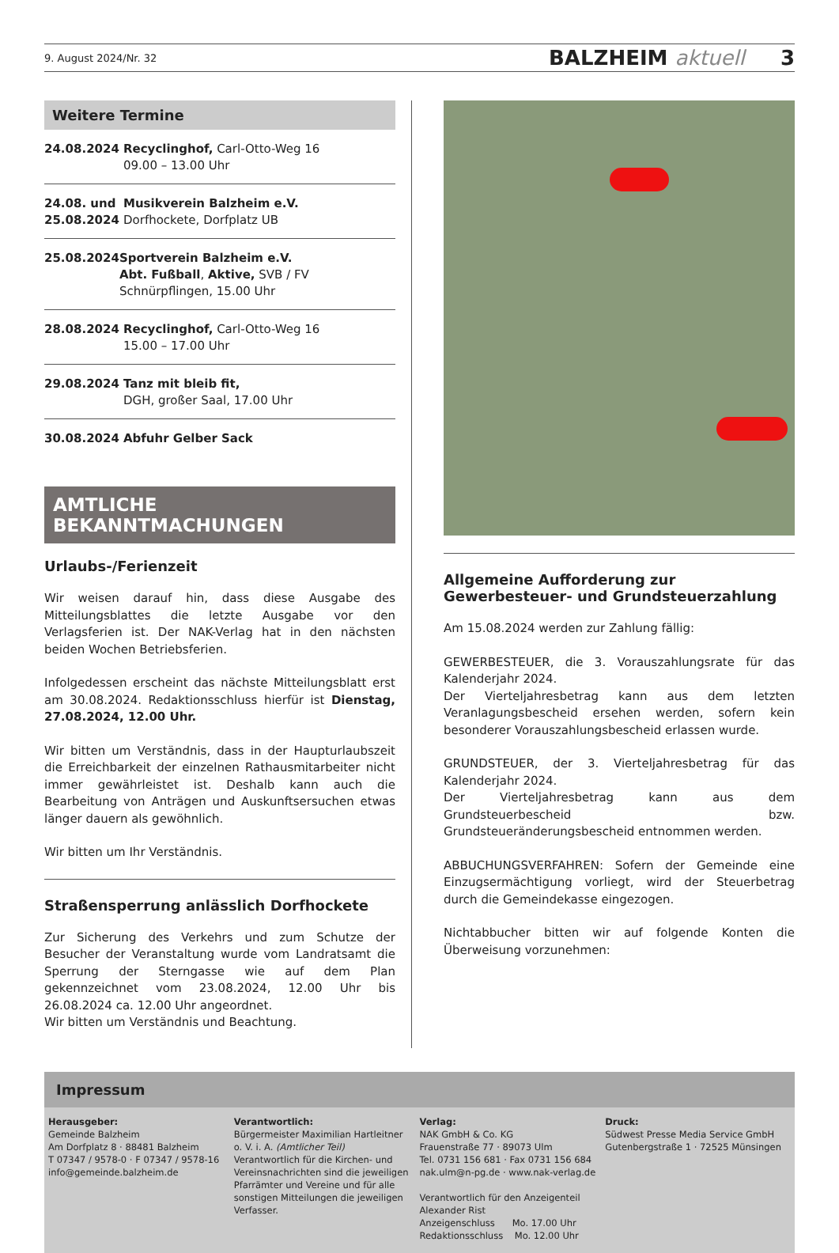9. August 2024/Nr. 32 BALZHEIM aktuell 3
Weitere Termine
24.08.2024 Recyclinghof, Carl-Otto-Weg 16
09.00 – 13.00 Uhr
24.08. und 25.08.2024
Musikverein Balzheim e.V.
Dorfhockete, Dorfplatz UB
25.08.2024 Sportverein Balzheim e.V.
Abt. Fußball, Aktive, SVB / FV Schnürpflingen, 15.00 Uhr
28.08.2024 Recyclinghof, Carl-Otto-Weg 16
15.00 – 17.00 Uhr
29.08.2024 Tanz mit bleib fit,
DGH, großer Saal, 17.00 Uhr
30.08.2024 Abfuhr Gelber Sack
AMTLICHE BEKANNTMACHUNGEN
Urlaubs-/Ferienzeit
Wir weisen darauf hin, dass diese Ausgabe des Mitteilungsblattes die letzte Ausgabe vor den Verlagsferien ist. Der NAK-Verlag hat in den nächsten beiden Wochen Betriebsferien.
Infolgedessen erscheint das nächste Mitteilungsblatt erst am 30.08.2024. Redaktionsschluss hierfür ist Dienstag, 27.08.2024, 12.00 Uhr.
Wir bitten um Verständnis, dass in der Haupturlaubszeit die Erreichbarkeit der einzelnen Rathausmitarbeiter nicht immer gewährleistet ist. Deshalb kann auch die Bearbeitung von Anträgen und Auskunftsersuchen etwas länger dauern als gewöhnlich.
Wir bitten um Ihr Verständnis.
Straßensperrung anlässlich Dorfhockete
Zur Sicherung des Verkehrs und zum Schutze der Besucher der Veranstaltung wurde vom Landratsamt die Sperrung der Sterngasse wie auf dem Plan gekennzeichnet vom 23.08.2024, 12.00 Uhr bis 26.08.2024 ca. 12.00 Uhr angeordnet.
Wir bitten um Verständnis und Beachtung.
Allgemeine Aufforderung zur Gewerbesteuer- und Grundsteuerzahlung
Am 15.08.2024 werden zur Zahlung fällig:
GEWERBESTEUER, die 3. Vorauszahlungsrate für das Kalenderjahr 2024.
Der Vierteljahresbetrag kann aus dem letzten Veranlagungsbescheid ersehen werden, sofern kein besonderer Vorauszahlungsbescheid erlassen wurde.
GRUNDSTEUER, der 3. Vierteljahresbetrag für das Kalenderjahr 2024.
Der Vierteljahresbetrag kann aus dem Grundsteuerbescheid bzw. Grundsteueränderungsbescheid entnommen werden.
ABBUCHUNGSVERFAHREN: Sofern der Gemeinde eine Einzugsermächtigung vorliegt, wird der Steuerbetrag durch die Gemeindekasse eingezogen.
Nichtabbucher bitten wir auf folgende Konten die Überweisung vorzunehmen:
Impressum
Herausgeber:
Gemeinde Balzheim
Am Dorfplatz 8 · 88481 Balzheim
T 07347 / 9578-0 · F 07347 / 9578-16
info@gemeinde.balzheim.de
Verantwortlich:
Bürgermeister Maximilian Hartleitner o. V. i. A. (Amtlicher Teil)
Verantwortlich für die Kirchen- und Vereinsnachrichten sind die jeweiligen Pfarrämter und Vereine und für alle sonstigen Mitteilungen die jeweiligen Verfasser.
Verlag:
NAK GmbH & Co. KG
Frauenstraße 77 · 89073 Ulm
Tel. 0731 156 681 · Fax 0731 156 684
nak.ulm@n-pg.de · www.nak-verlag.de
Verantwortlich für den Anzeigenteil
Alexander Rist
Anzeigenschluss Mo. 17.00 Uhr
Redaktionsschluss Mo. 12.00 Uhr
Druck:
Südwest Presse Media Service GmbH
Gutenbergstraße 1 · 72525 Münsingen